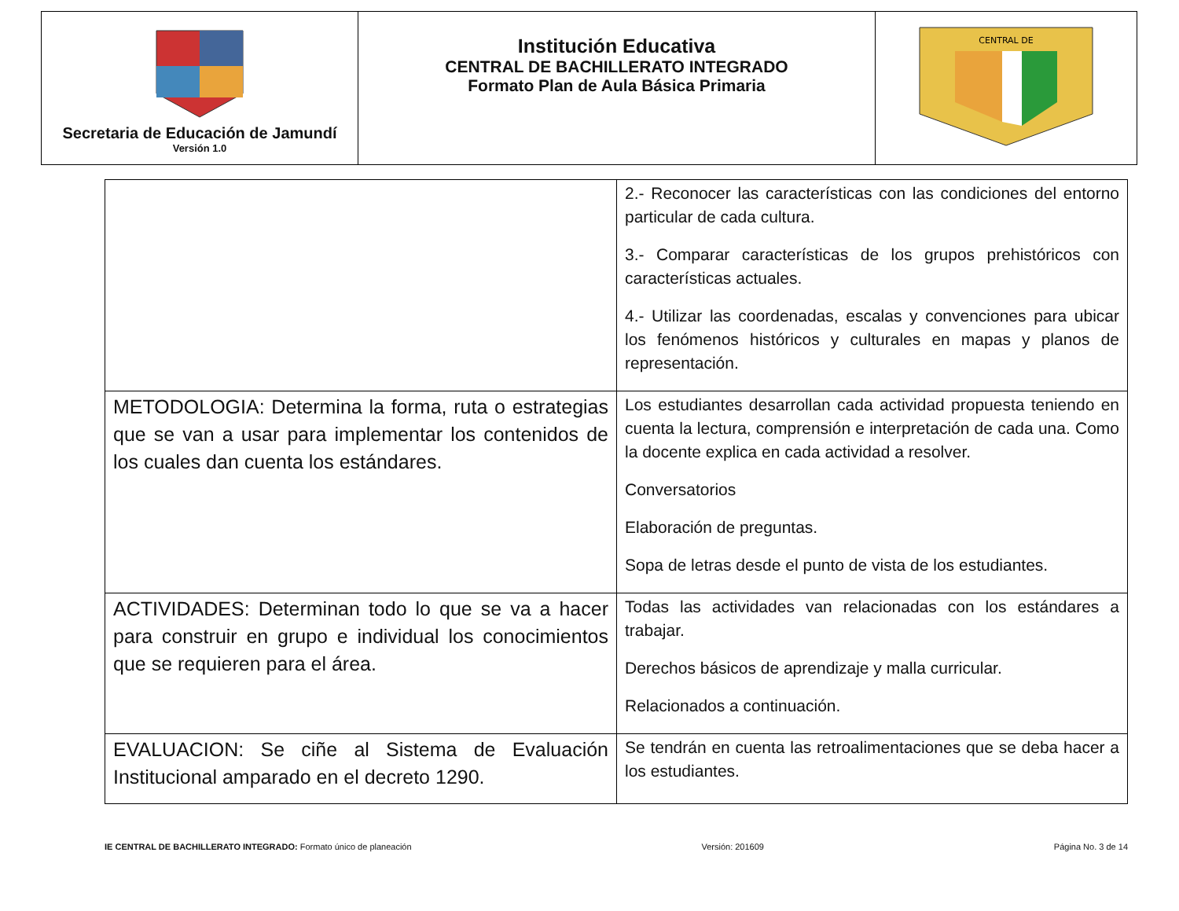| Secretaria de Educación de Jamundí Versión 1.0 | Institución Educativa CENTRAL DE BACHILLERATO INTEGRADO Formato Plan de Aula Básica Primaria | CENTRAL DE |
| | 2.- Reconocer las características con las condiciones del entorno particular de cada cultura. 3.- Comparar características de los grupos prehistóricos con características actuales. 4.- Utilizar las coordenadas, escalas y convenciones para ubicar los fenómenos históricos y culturales en mapas y planos de representación. |
| METODOLOGIA: Determina la forma, ruta o estrategias que se van a usar para implementar los contenidos de los cuales dan cuenta los estándares. | Los estudiantes desarrollan cada actividad propuesta teniendo en cuenta la lectura, comprensión e interpretación de cada una. Como la docente explica en cada actividad a resolver. Conversatorios Elaboración de preguntas. Sopa de letras desde el punto de vista de los estudiantes. |
| ACTIVIDADES: Determinan todo lo que se va a hacer para construir en grupo e individual los conocimientos que se requieren para el área. | Todas las actividades van relacionadas con los estándares a trabajar. Derechos básicos de aprendizaje y malla curricular. Relacionados a continuación. |
| EVALUACION: Se ciñe al Sistema de Evaluación Institucional amparado en el decreto 1290. | Se tendrán en cuenta las retroalimentaciones que se deba hacer a los estudiantes. |
IE CENTRAL DE BACHILLERATO INTEGRADO: Formato único de planeación Versión: 201609 Página No. 3 de 14